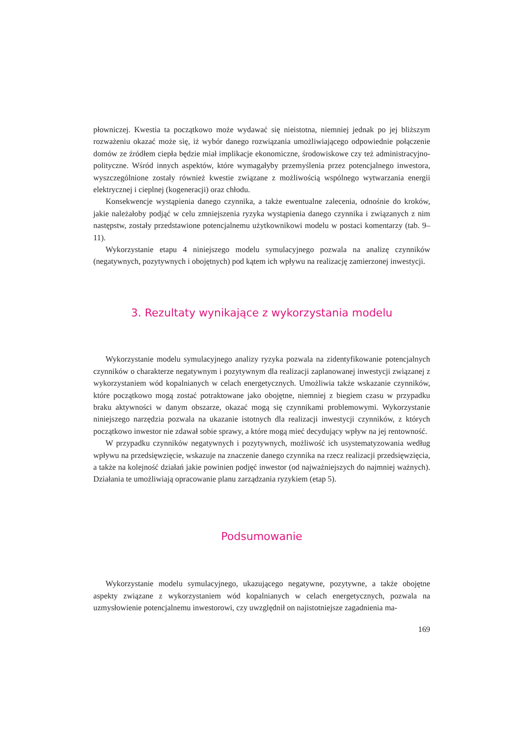płowniczej. Kwestia ta początkowo może wydawać się nieistotna, niemniej jednak po jej bliższym rozważeniu okazać może się, iż wybór danego rozwiązania umożliwiającego odpowiednie połączenie domów ze źródłem ciepła będzie miał implikacje ekonomiczne, środowiskowe czy też administracyjno-polityczne. Wśród innych aspektów, które wymagałyby przemyślenia przez potencjalnego inwestora, wyszczególnione zostały również kwestie związane z możliwością wspólnego wytwarzania energii elektrycznej i cieplnej (kogeneracji) oraz chłodu.
Konsekwencje wystąpienia danego czynnika, a także ewentualne zalecenia, odnośnie do kroków, jakie należałoby podjąć w celu zmniejszenia ryzyka wystąpienia danego czynnika i związanych z nim następstw, zostały przedstawione potencjalnemu użytkownikowi modelu w postaci komentarzy (tab. 9–11).
Wykorzystanie etapu 4 niniejszego modelu symulacyjnego pozwala na analizę czynników (negatywnych, pozytywnych i obojętnych) pod kątem ich wpływu na realizację zamierzonej inwestycji.
3. Rezultaty wynikające z wykorzystania modelu
Wykorzystanie modelu symulacyjnego analizy ryzyka pozwala na zidentyfikowanie potencjalnych czynników o charakterze negatywnym i pozytywnym dla realizacji zaplanowanej inwestycji związanej z wykorzystaniem wód kopalnianych w celach energetycznych. Umożliwia także wskazanie czynników, które początkowo mogą zostać potraktowane jako obojętne, niemniej z biegiem czasu w przypadku braku aktywności w danym obszarze, okazać mogą się czynnikami problemowymi. Wykorzystanie niniejszego narzędzia pozwala na ukazanie istotnych dla realizacji inwestycji czynników, z których początkowo inwestor nie zdawał sobie sprawy, a które mogą mieć decydujący wpływ na jej rentowność.
W przypadku czynników negatywnych i pozytywnych, możliwość ich usystematyzowania według wpływu na przedsięwzięcie, wskazuje na znaczenie danego czynnika na rzecz realizacji przedsięwzięcia, a także na kolejność działań jakie powinien podjęć inwestor (od najważniejszych do najmniej ważnych). Działania te umożliwiają opracowanie planu zarządzania ryzykiem (etap 5).
Podsumowanie
Wykorzystanie modelu symulacyjnego, ukazującego negatywne, pozytywne, a także obojętne aspekty związane z wykorzystaniem wód kopalnianych w celach energetycznych, pozwala na uzmysłowienie potencjalnemu inwestorowi, czy uwzględnił on najistotniejsze zagadnienia ma-
169